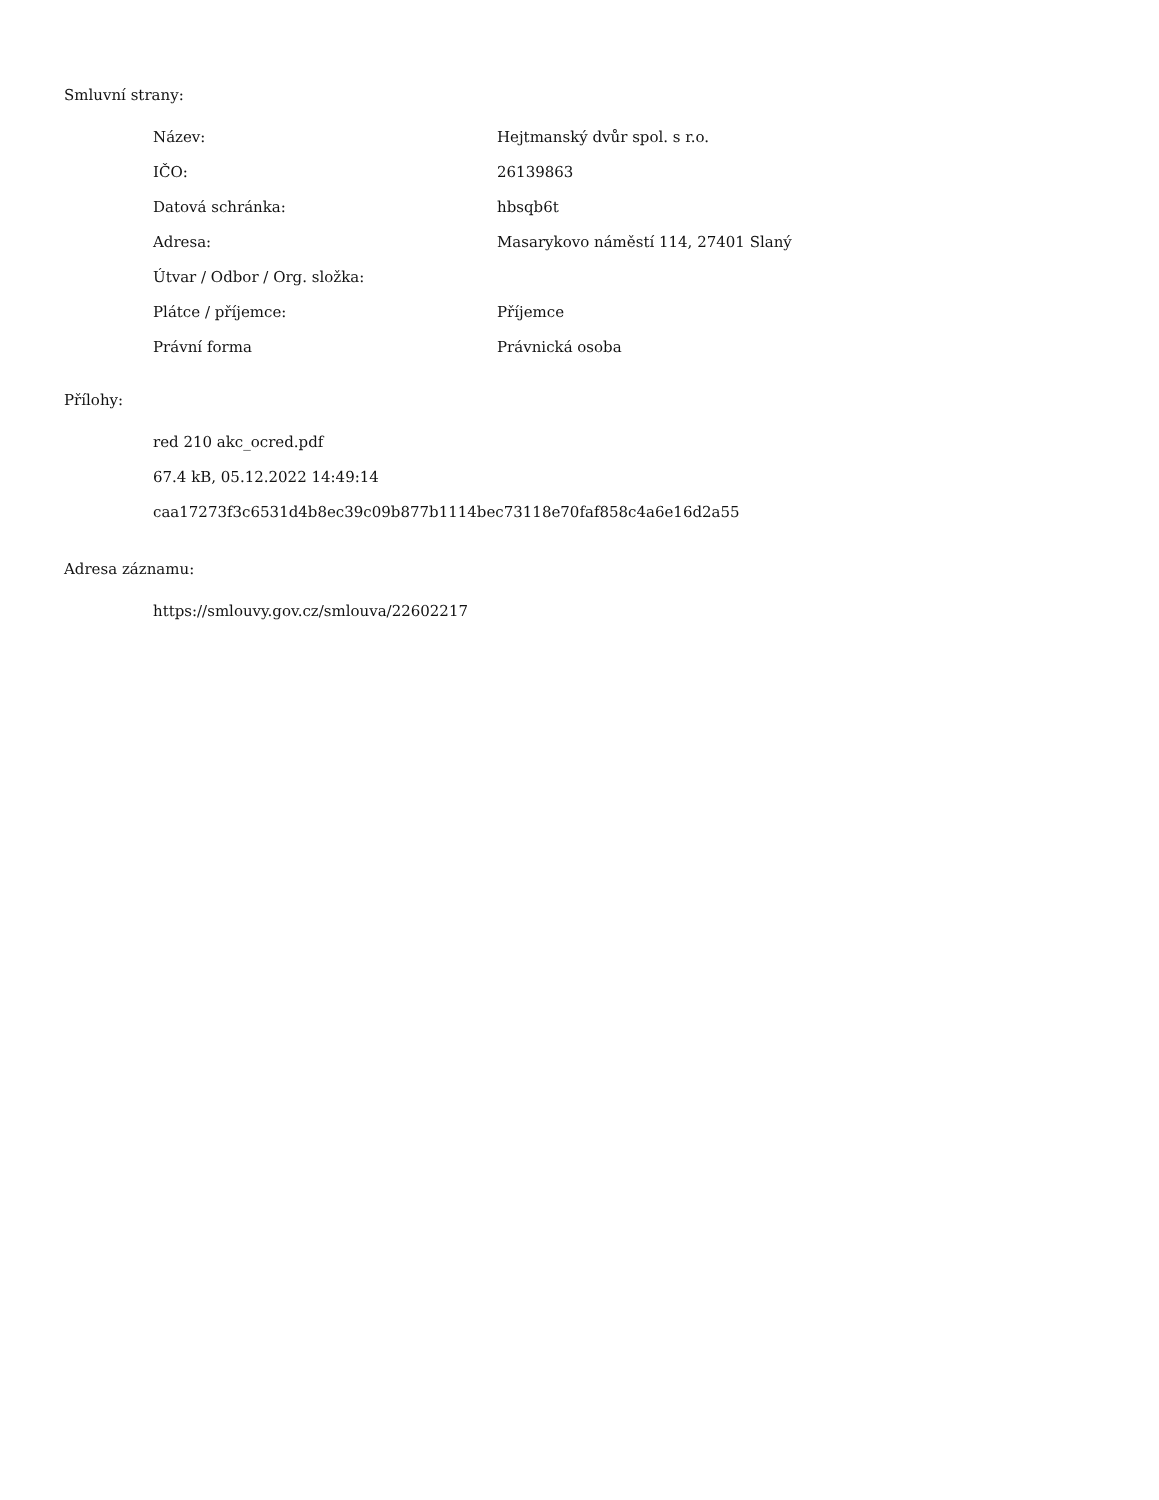Smluvní strany:
| Název: | Hejtmanský dvůr spol. s r.o. |
| IČO: | 26139863 |
| Datová schránka: | hbsqb6t |
| Adresa: | Masarykovo náměstí 114, 27401 Slaný |
| Útvar / Odbor / Org. složka: | |
| Plátce / příjemce: | Příjemce |
| Právní forma | Právnická osoba |
Přílohy:
red 210 akc_ocred.pdf
67.4 kB, 05.12.2022 14:49:14
caa17273f3c6531d4b8ec39c09b877b1114bec73118e70faf858c4a6e16d2a55
Adresa záznamu:
https://smlouvy.gov.cz/smlouva/22602217